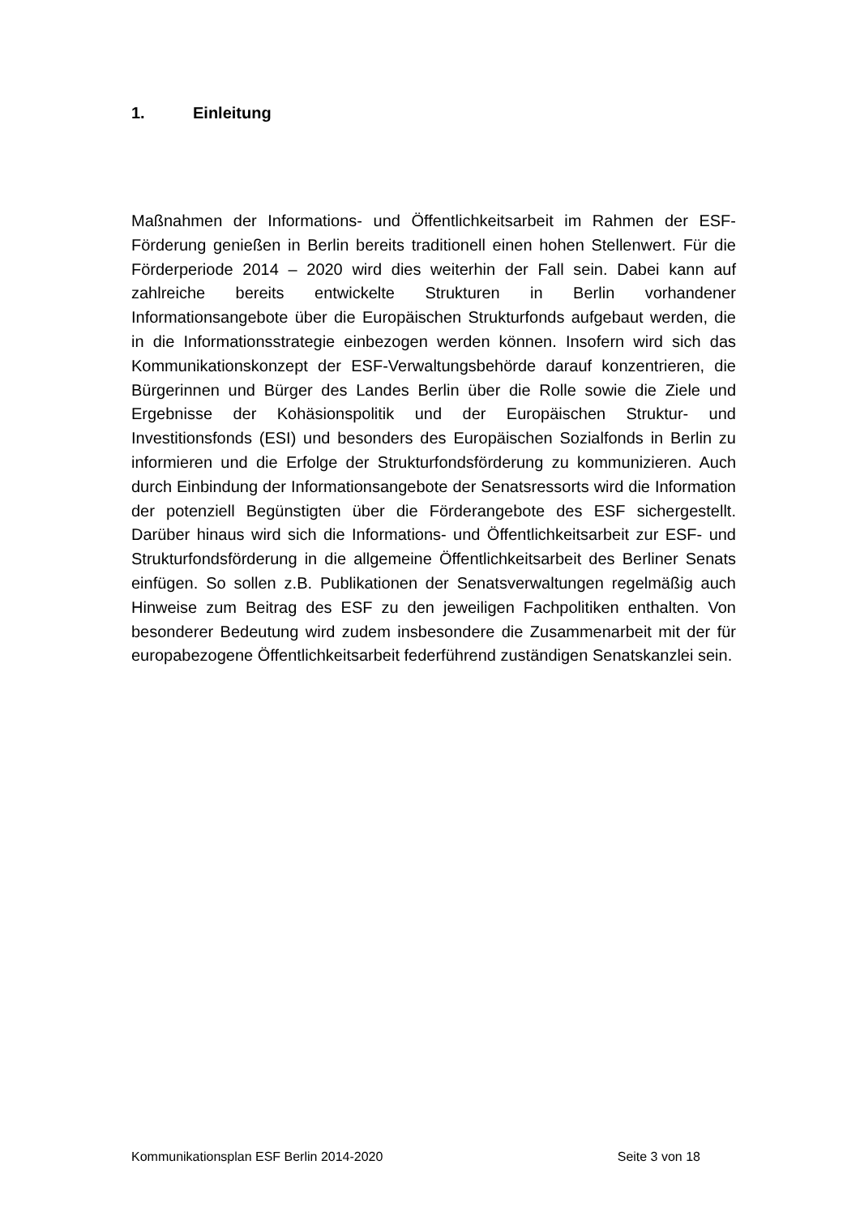1. Einleitung
Maßnahmen der Informations- und Öffentlichkeitsarbeit im Rahmen der ESF-Förderung genießen in Berlin bereits traditionell einen hohen Stellenwert. Für die Förderperiode 2014 – 2020 wird dies weiterhin der Fall sein. Dabei kann auf zahlreiche bereits entwickelte Strukturen in Berlin vorhandener Informationsangebote über die Europäischen Strukturfonds aufgebaut werden, die in die Informationsstrategie einbezogen werden können. Insofern wird sich das Kommunikationskonzept der ESF-Verwaltungsbehörde darauf konzentrieren, die Bürgerinnen und Bürger des Landes Berlin über die Rolle sowie die Ziele und Ergebnisse der Kohäsionspolitik und der Europäischen Struktur- und Investitionsfonds (ESI) und besonders des Europäischen Sozialfonds in Berlin zu informieren und die Erfolge der Strukturfondsförderung zu kommunizieren. Auch durch Einbindung der Informationsangebote der Senatsressorts wird die Information der potenziell Begünstigten über die Förderangebote des ESF sichergestellt. Darüber hinaus wird sich die Informations- und Öffentlichkeitsarbeit zur ESF- und Strukturfondsförderung in die allgemeine Öffentlichkeitsarbeit des Berliner Senats einfügen. So sollen z.B. Publikationen der Senatsverwaltungen regelmäßig auch Hinweise zum Beitrag des ESF zu den jeweiligen Fachpolitiken enthalten. Von besonderer Bedeutung wird zudem insbesondere die Zusammenarbeit mit der für europabezogene Öffentlichkeitsarbeit federführend zuständigen Senatskanzlei sein.
Kommunikationsplan ESF Berlin 2014-2020 Seite 3 von 18